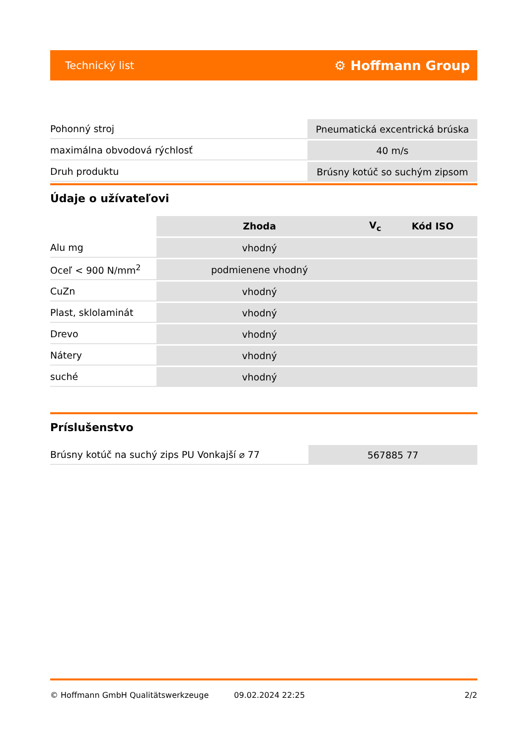Technický list ⚙ Hoffmann Group
| Pohonný stroj | Pneumatická excentrická brúska |
| maximálna obvodová rýchlosť | 40 m/s |
| Druh produktu | Brúsny kotúč so suchým zipsom |
Údaje o užívateľovi
| | Zhoda | V<sub>c</sub> | Kód ISO |
| --- | --- | --- | --- |
| Alu mg | vhodný | | |
| Oceľ < 900 N/mm<sup>2</sup> | podmienene vhodný | | |
| CuZn | vhodný | | |
| Plast, sklolaminát | vhodný | | |
| Drevo | vhodný | | |
| Nátery | vhodný | | |
| suché | vhodný | | |
Príslušenstvo
| Brúsny kotúč na suchý zips PU Vonkajší ⌀ 77 | 567885 77 |
© Hoffmann GmbH Qualitätswerkzeuge 09.02.2024 22:25 2/2